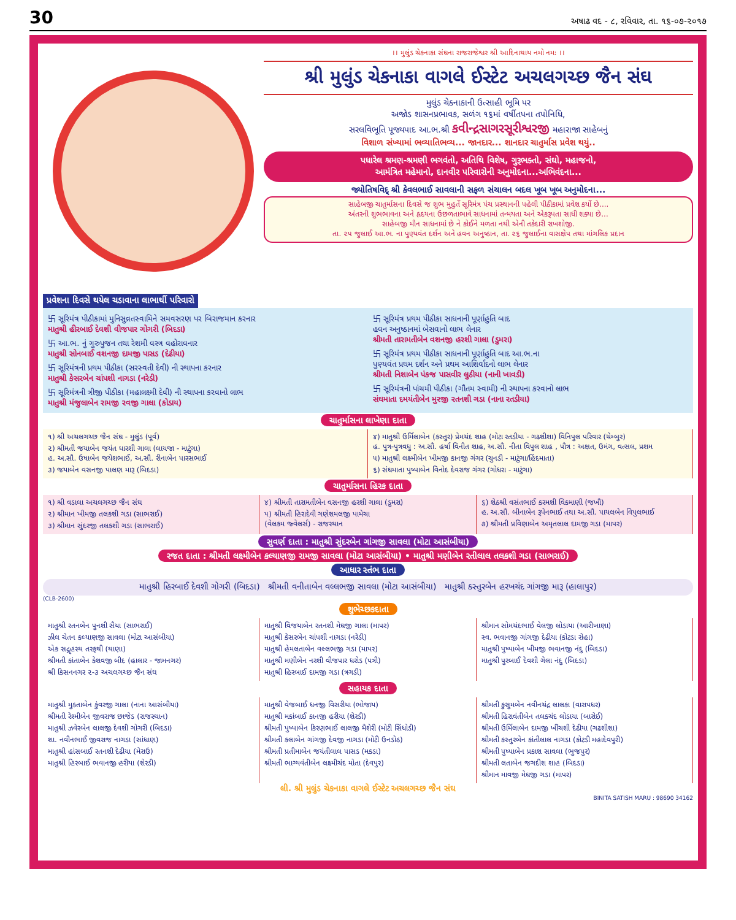30 અષાઢ વદ - ૮, રવિવાર, તા. ૧૬-૦૭-૨૦૧૭
।। મુલુંડ ચેકનાકા સંઘના રાજરાજેશ્વર શ્રી આદિનાથાય નમો નમઃ ।।
શ્રી મુલુંડ ચેકનાકા વાગલે ઈસ્ટેટ અચલગચ્છ જૈન સંઘ
મુલુંડ ચેકનાકાની ઉત્સાહી ભૂમિ પર
અજોડ શાસનપ્રભાવક, સળંગ ૧૬માં વર્ષીતપના તપોનિધિ,
સરલવિભૂતિ પૂજ્યપાદ આ.ભ.શ્રી કવીન્દ્રસાગરસૂરીશ્વરજી મહારાજા સાહેબનું
વિશાળ સંખ્યામાં ભવ્યાતિભવ્ય... જાનદાર... શાનદાર ચાતુર્માસ પ્રવેશ થયું..
પધારેલ શ્રમણ-શ્રમણી ભગવંતો, અતિથિ વિશેષ, ગુરૂભક્તો, સંઘો, મહાજનો,
આમંત્રિત મહેમાનો, દાનવીર પરિવારોની અનુમોદના...અભિવંદના...
જ્યોતિષવિદ્ શ્રી કેવલભાઈ સાવલાની સફળ સંચાલન બદલ ખૂબ ખૂબ અનુમોદના...
સાહેબજી ચાતુર્માસના દિવસે જ શુભ મુહુર્તે સૂરિમંત્ર પંચ પ્રસ્થાનની પહેલી પીઠીકામાં પ્રવેશ કર્યો છે....
અંતરની શુભભાવના અને હૃદયના ઉછળતાભાવે સાધનામાં તન્મયતા અને એકરૂપતા સાધી શક્યા છે...
સાહેબજી મૌન સાધનામાં છે ને કોઈને મળતા નથી એની તકેદારી રાખશોજી.
તા. ૨૫ જુલાઈ આ.ભ. ના પુણ્યવંત દર્શન અને હવન અનુષ્ઠાન, તા. ૨૬ જુલાઈના વાસક્ષેપ તથા માંગલિક પ્રદાન
પ્રવેશના દિવસે થયેલ ચડાવાના લાભાર્થી પરિવારો
卐 સૂરિમંત્ર પીઠીકામાં મુનિસુવ્રતસ્વામિને સમવસરણ પર બિરાજમાન કરનાર
માતુશ્રી હીરબાઈ દેવશી વીજપાર ગોગરી (બિદડા)
卐 આ.ભ. નું ગુરુપુજન તથા રેશમી વસ્ત્ર વહોરાવનાર
માતુશ્રી સોનબાઈ વશનજી દામજી પાસડ (દેઢીયા)
卐 સૂરિમંત્રની પ્રથમ પીઠીકા (સરસ્વતી દેવી) ની સ્થાપના કરનાર
માતુશ્રી કેસરબેન ચાંપશી નાગડા (નરેડી)
卐 સૂરિમંત્રની ત્રીજી પીઠીકા (મહાલક્ષ્મી દેવી) ની સ્થાપના કરવાનો લાભ
માતુશ્રી મંજુલાબેન રામજી રવજી ગાલા (કોડાય)
卐 સૂરિમંત્ર પ્રથમ પીઠીકા સાધનાની પૂર્ણાહુતિ બાદ
હવન અનુષ્ઠાનમાં બેસવાનો લાભ લેનાર
શ્રીમતી તારામતીબેન વશનજી હરશી ગાલા (ડુમરા)
卐 સૂરિમંત્ર પ્રથમ પીઠીકા સાધનાની પૂર્ણાહુતિ બાદ આ.ભ.ના
પુણ્યવંત પ્રથમ દર્શન અને પ્રથમ આશિર્વાદનો લાભ લેનાર
શ્રીમતી નિશાબેન પંકજ પાસવીર લુઠીયા (નાની ખાવડી)
卐 સૂરિમંત્રની પાંચમી પીઠીકા (ગૌતમ સ્વામી) ની સ્થાપના કરવાનો લાભ
સંઘમાતા દમયંતીબેન મુરજી રતનશી ગડા (નાના રતડીયા)
ચાતુર્માસના લાખેણા દાતા
૧) શ્રી અચલગચ્છ જૈન સંઘ - મુલુંડ (પૂર્વ)
૨) શ્રીમતી જયાબેન જયંત ધારશી ગાલા (લાયજા - માટુંગા)
હ. અ.સૌ. ઉષાબેન જયેશભાઈ, અ.સૌ. રીનાબેન પારસભાઈ
૩) જયાબેન વસનજી પાલણ મારૂ (બિદડા)
૪) માતુશ્રી ઉર્મિલાબેન (કસ્તુર) પ્રેમચંદ શાહ (મોટા રતડીયા - ગઢશીશા) વિનિપુલ પરિવાર (ચેમ્બુર)
હ. પુત્ર-પુત્રવધુ : અ.સૌ. હર્ષા વિનીત શાહ, અ.સૌ. નીતા વિપુલ શાહ , પૌત્ર : અક્ષત, ઉમંગ, વત્સલ, પ્રશમ
૫) માતુશ્રી લક્ષ્મીબેન ખીમજી કાનજી ગંગર (ચુનડી - માટુંગા/હિંદમાતા)
૬) સંઘમાતા પુષ્પાબેન વિનોદ દેવરાજ ગંગર (ગોધરા - માટુંગા)
ચાતુર્માસના હિરક દાતા
૧) શ્રી વડાલા અચલગચ્છ જૈન સંઘ
૨) શ્રીમાન ખીમજી તલકશી ગડા (સાભરાઈ)
૩) શ્રીમાન સુંદરજી તલકશી ગડા (સાભરાઈ)
૪) શ્રીમતી તારામતીબેન વસનજી હરશી ગાલા (ડુમરા)
૫) શ્રીમતી હિરાદેવી ગણેશમલજી પામેચા
(વેલકમ જ્વેલર્સ) - રાજસ્થાન
૬) શેઠશ્રી વસંતભાઈ કરમશી વિકમાણી (જખૌ)
હ. અ.સૌ. બીનાબેન રૂપેનભાઈ તથા અ.સૌ. પાયલબેન વિપુલભાઈ
૭) શ્રીમતી પ્રવિણાબેન અમૃતલાલ દામજી ગડા (માપર)
સુવર્ણ દાતા : માતુશ્રી સુંદરબેન ગાંગજી સાવલા (મોટા આસંબીયા)
રજત દાતા : શ્રીમતી લક્ષ્મીબેન કલ્યાણજી રામજી સાવલા (મોટા આસંબીયા) • માતુશ્રી મણીબેન રતીલાલ તલકશી ગડા (સાભરાઈ)
આધાર સ્તંભ દાતા
માતુશ્રી હિરબાઈ દેવશી ગોગરી (બિદડા) શ્રીમતી વનીતાબેન વલ્લભજી સાવલા (મોટા આસંબીયા) માતુશ્રી કસ્તુરબેન હરખચંદ ગાંગજી મારૂ (હાલાપુર)
(CLB-2600)
શુભેચ્છકદાતા
માતુશ્રી રતનબેન પુનશી સૈયા (સાભરાઈ)
ઝીલ ચેતન કલ્યાણજી સાવલા (મોટા આસંબીયા)
એક સદ્ગૃહસ્થ તરફથી (થાણા)
શ્રીમતી કાંતાબેન કેશવજી બીદ (હાલાર - જામનગર)
શ્રી કિસનનગર ૨-૩ અચલગચ્છ જૈન સંઘ
માતુશ્રી વિજયાબેન રતનશી મેઘજી ગાલા (માપર)
માતુશ્રી કેસરબેન ચાંપશી નાગડા (નરેડી)
માતુશ્રી હેમલતાબેન વલ્લભજી ગડા (માપર)
માતુશ્રી મણીબેન નરશી વીજપાર ધરોડ (પત્રી)
માતુશ્રી હિરબાઈ દામજી ગડા (ત્રગડી)
શ્રીમાન સોમચંદભાઈ વેલજી લોડાયા (આરીખાણા)
સ્વ. ભવાનજી ગાંગજી દેઢીયા (કોટડા રોહા)
માતુશ્રી પુષ્પાબેન ખીમજી ભવાનજી નંદુ (બિદડા)
માતુશ્રી પુરબાઈ દેવશી ગેલા નંદુ (બિદડા)
સહાયક દાતા
માતુશ્રી મુક્તાબેન કુંવરજી ગાલા (નાના આસંબીયા)
શ્રીમતી રેશ્મીબેન જીવરાજ છાજેડ (રાજસ્થાન)
માતુશ્રી ઝવેરબેન લાલજી દેવશી ગોગરી (બિદડા)
શા. નવીનભાઈ જીવરાજ નાગડા (સાંધાણ)
માતુશ્રી હાંસબાઈ રતનશી દેઢીયા (મેરાઉ)
માતુશ્રી હિરબાઈ ભવાનજી હરીયા (શેરડી)
માતુશ્રી વેજબાઈ ધનજી વિસરીયા (ભોજાય)
માતુશ્રી મકાંબાઈ કાનજી હરીયા (શેરડી)
શ્રીમતી પુષ્પાબેન કિરણભાઈ લાલજી મૈશેરી (મોટી સિંધોડી)
શ્રીમતી કલાબેન ગાંગજી દેવજી નાગડા (મોટી ઉનડોઠ)
શ્રીમતી પ્રતીમાબેન જયંતીલાલ પાસડ (મકડા)
શ્રીમતી ભાગ્યવંતીબેન લક્ષ્મીચંદ મોતા (દેવપુર)
શ્રીમતી કુસુમબેન નવીનચંદ્ર લાલકા (વારાપધર)
શ્રીમતી હિરાવંતીબેન તલકચંદ લોડાયા (બારોઈ)
શ્રીમતી ઉર્મિલાબેન દામજી ખીંચશી દેઢીયા (ગઢશીશા)
શ્રીમતી કસ્તુરબેન કાંતીલાલ નાગડા (કોટડી મહાદેવપુરી)
શ્રીમતી પુષ્પાબેન પ્રકાશ સાવલા (ભુજપુર)
શ્રીમતી લતાબેન જગદીશ શાહ (બિદડા)
શ્રીમાન માવજી મેઘજી ગડા (માપર)
લી. શ્રી મુલુંડ ચેકનાકા વાગલે ઈસ્ટેટ અચલગચ્છ જૈન સંઘ
BINITA SATISH MARU : 98690 34162